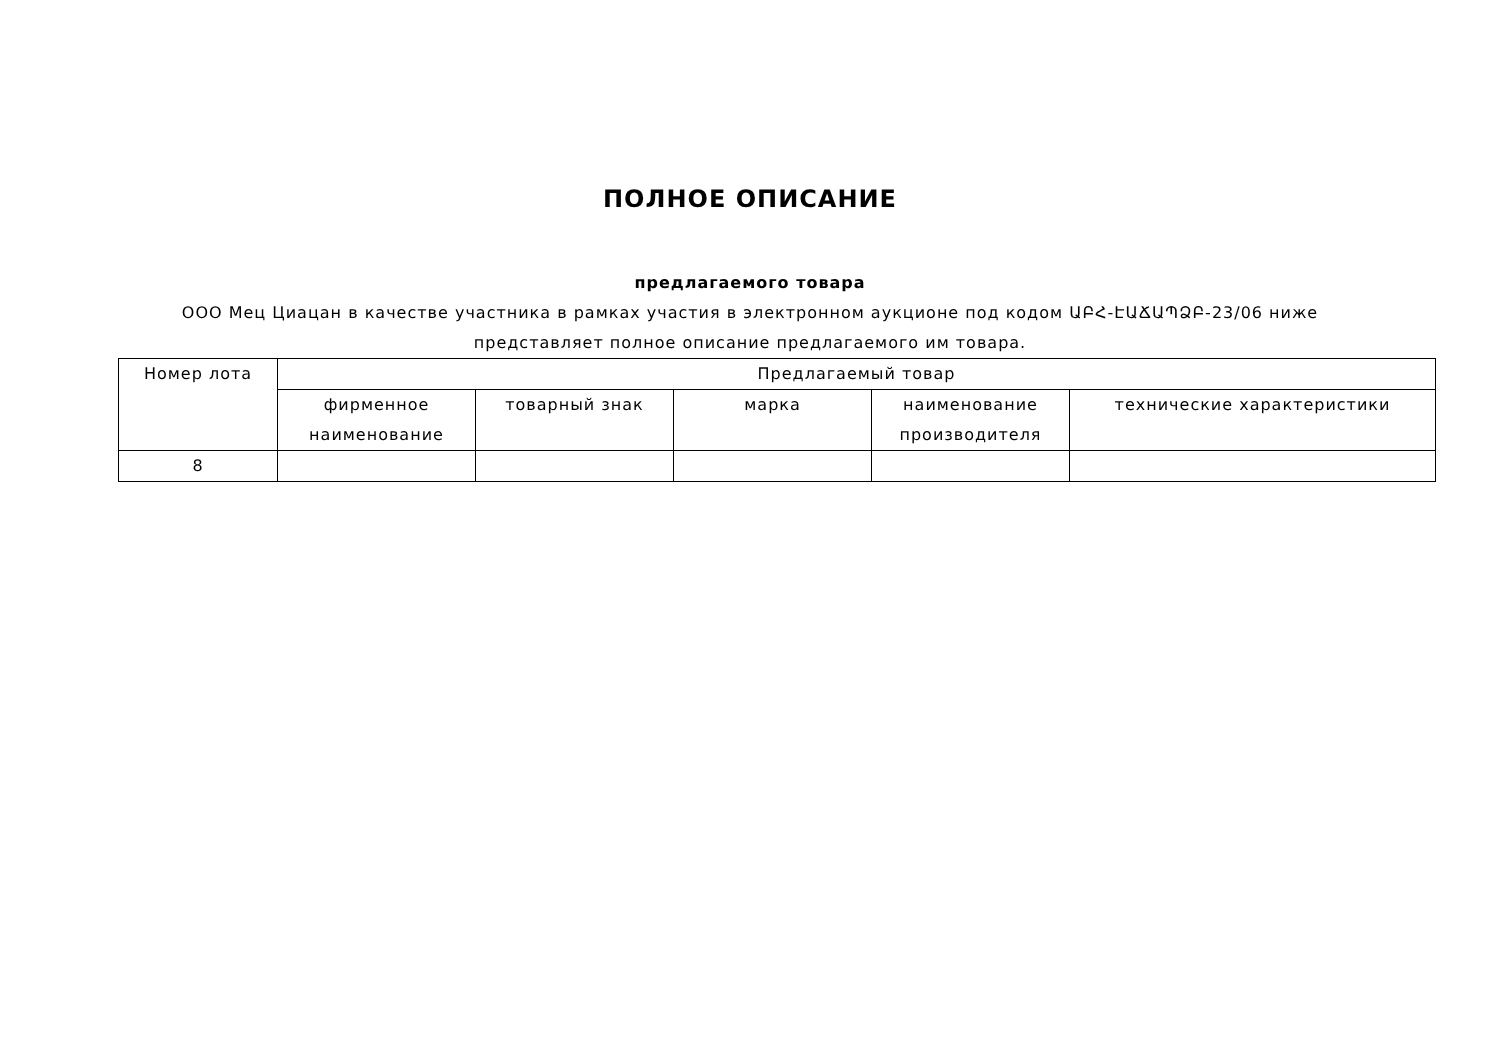ПОЛНОЕ ОПИСАНИЕ
предлагаемого товара
ООО Мец Циацан в качестве участника в рамках участия в электронном аукционе под кодом ԱԲՀ-ԷԱՃԱՊՁԲ-23/06 ниже
представляет полное описание предлагаемого им товара.
| Номер лота | Предлагаемый товар | | | | |
| --- | --- | --- | --- | --- | --- |
| | фирменное наименование | товарный знак | марка | наименование производителя | технические характеристики |
| 8 | | | | | |